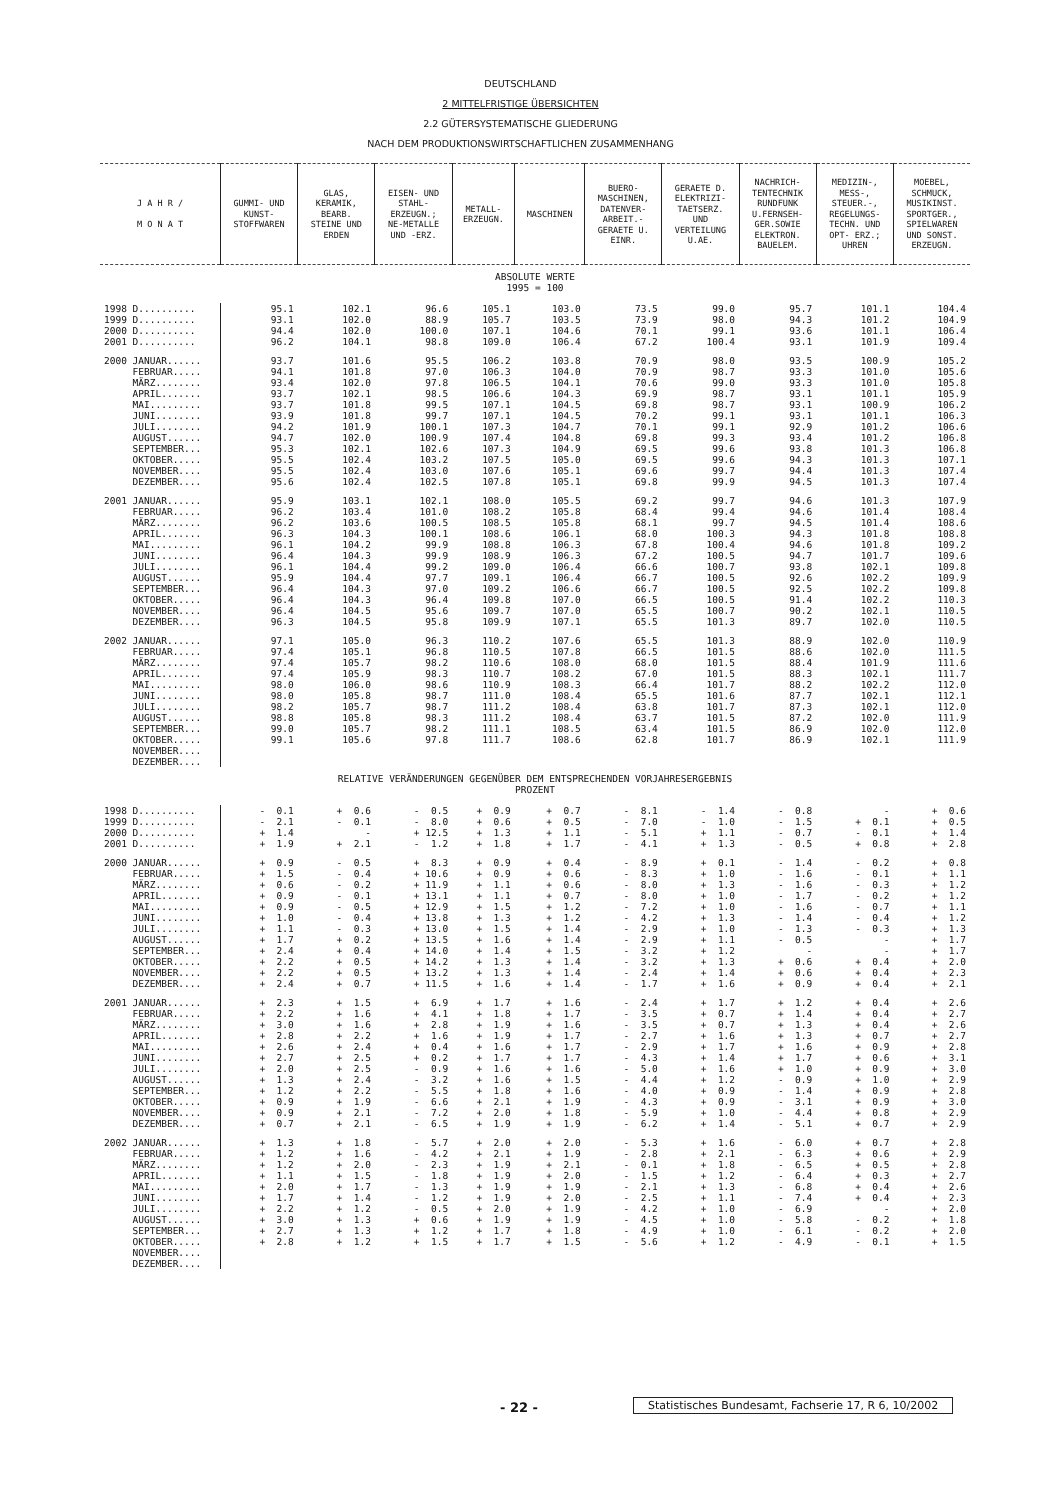DEUTSCHLAND
2 MITTELFRISTIGE ÜBERSICHTEN
2.2 GÜTERSYSTEMATISCHE GLIEDERUNG
NACH DEM PRODUKTIONSWIRTSCHAFTLICHEN ZUSAMMENHANG
| J A H R / M O N A T | GUMMI- UND KUNST- STOFFWAREN | GLAS, KERAMIK, BEARB. STEINE UND ERDEN | EISEN- UND STAHL- ERZEUGN.; NE-METALLE UND -ERZ. | METALL- ERZEUGN. | MASCHINEN | BUERO- MASCHINEN, DATENVER- ARBEIT.- GERAETE U. EINR. | GERAETE D. ELEKTRIZI- TAETSERZ. UND VERTEILUNG U.AE. | NACHRICH- TENTECHNIK RUNDFUNK U.FERNSEH- GER.SOWIE ELEKTRON. BAUELEM. | MEDIZIN-, MESS-, STEUER.-, REGELUNGS- TECHN. UND OPT- ERZ.; UHREN | MOEBEL, SCHMUCK, MUSIKINST. SPORTGER., SPIELWAREN UND SONST. ERZEUGN. |
| --- | --- | --- | --- | --- | --- | --- | --- | --- | --- | --- |
| ABSOLUTE WERTE 1995 = 100 | | | | | | | | | | |
| 1998 D.......... | 95.1 | 102.1 | 96.6 | 105.1 | 103.0 | 73.5 | 99.0 | 95.7 | 101.1 | 104.4 |
| 1999 D.......... | 93.1 | 102.0 | 88.9 | 105.7 | 103.5 | 73.9 | 98.0 | 94.3 | 101.2 | 104.9 |
| 2000 D.......... | 94.4 | 102.0 | 100.0 | 107.1 | 104.6 | 70.1 | 99.1 | 93.6 | 101.1 | 106.4 |
| 2001 D.......... | 96.2 | 104.1 | 98.8 | 109.0 | 106.4 | 67.2 | 100.4 | 93.1 | 101.9 | 109.4 |
| 2000 JANUAR...... | 93.7 | 101.6 | 95.5 | 106.2 | 103.8 | 70.9 | 98.0 | 93.5 | 100.9 | 105.2 |
| FEBRUAR..... | 94.1 | 101.8 | 97.0 | 106.3 | 104.0 | 70.9 | 98.7 | 93.3 | 101.0 | 105.6 |
| MÄRZ........ | 93.4 | 102.0 | 97.8 | 106.5 | 104.1 | 70.6 | 99.0 | 93.3 | 101.0 | 105.8 |
| APRIL....... | 93.7 | 102.1 | 98.5 | 106.6 | 104.3 | 69.9 | 98.7 | 93.1 | 101.1 | 105.9 |
| MAI......... | 93.7 | 101.8 | 99.5 | 107.1 | 104.5 | 69.8 | 98.7 | 93.1 | 100.9 | 106.2 |
| JUNI........ | 93.9 | 101.8 | 99.7 | 107.1 | 104.5 | 70.2 | 99.1 | 93.1 | 101.1 | 106.3 |
| JULI........ | 94.2 | 101.9 | 100.1 | 107.3 | 104.7 | 70.1 | 99.1 | 92.9 | 101.2 | 106.6 |
| AUGUST...... | 94.7 | 102.0 | 100.9 | 107.4 | 104.8 | 69.8 | 99.3 | 93.4 | 101.2 | 106.8 |
| SEPTEMBER... | 95.3 | 102.1 | 102.6 | 107.3 | 104.9 | 69.5 | 99.6 | 93.8 | 101.3 | 106.8 |
| OKTOBER..... | 95.5 | 102.4 | 103.2 | 107.5 | 105.0 | 69.5 | 99.6 | 94.3 | 101.3 | 107.1 |
| NOVEMBER.... | 95.5 | 102.4 | 103.0 | 107.6 | 105.1 | 69.6 | 99.7 | 94.4 | 101.3 | 107.4 |
| DEZEMBER.... | 95.6 | 102.4 | 102.5 | 107.8 | 105.1 | 69.8 | 99.9 | 94.5 | 101.3 | 107.4 |
| 2001 JANUAR...... | 95.9 | 103.1 | 102.1 | 108.0 | 105.5 | 69.2 | 99.7 | 94.6 | 101.3 | 107.9 |
| FEBRUAR..... | 96.2 | 103.4 | 101.0 | 108.2 | 105.8 | 68.4 | 99.4 | 94.6 | 101.4 | 108.4 |
| MÄRZ........ | 96.2 | 103.6 | 100.5 | 108.5 | 105.8 | 68.1 | 99.7 | 94.5 | 101.4 | 108.6 |
| APRIL....... | 96.3 | 104.3 | 100.1 | 108.6 | 106.1 | 68.0 | 100.3 | 94.3 | 101.8 | 108.8 |
| MAI......... | 96.1 | 104.2 | 99.9 | 108.8 | 106.3 | 67.8 | 100.4 | 94.6 | 101.8 | 109.2 |
| JUNI........ | 96.4 | 104.3 | 99.9 | 108.9 | 106.3 | 67.2 | 100.5 | 94.7 | 101.7 | 109.6 |
| JULI........ | 96.1 | 104.4 | 99.2 | 109.0 | 106.4 | 66.6 | 100.7 | 93.8 | 102.1 | 109.8 |
| AUGUST...... | 95.9 | 104.4 | 97.7 | 109.1 | 106.4 | 66.7 | 100.5 | 92.6 | 102.2 | 109.9 |
| SEPTEMBER... | 96.4 | 104.3 | 97.0 | 109.2 | 106.6 | 66.7 | 100.5 | 92.5 | 102.2 | 109.8 |
| OKTOBER..... | 96.4 | 104.3 | 96.4 | 109.8 | 107.0 | 66.5 | 100.5 | 91.4 | 102.2 | 110.3 |
| NOVEMBER.... | 96.4 | 104.5 | 95.6 | 109.7 | 107.0 | 65.5 | 100.7 | 90.2 | 102.1 | 110.5 |
| DEZEMBER.... | 96.3 | 104.5 | 95.8 | 109.9 | 107.1 | 65.5 | 101.3 | 89.7 | 102.0 | 110.5 |
| 2002 JANUAR...... | 97.1 | 105.0 | 96.3 | 110.2 | 107.6 | 65.5 | 101.3 | 88.9 | 102.0 | 110.9 |
| FEBRUAR..... | 97.4 | 105.1 | 96.8 | 110.5 | 107.8 | 66.5 | 101.5 | 88.6 | 102.0 | 111.5 |
| MÄRZ........ | 97.4 | 105.7 | 98.2 | 110.6 | 108.0 | 68.0 | 101.5 | 88.4 | 101.9 | 111.6 |
| APRIL....... | 97.4 | 105.9 | 98.3 | 110.7 | 108.2 | 67.0 | 101.5 | 88.3 | 102.1 | 111.7 |
| MAI......... | 98.0 | 106.0 | 98.6 | 110.9 | 108.3 | 66.4 | 101.7 | 88.2 | 102.2 | 112.0 |
| JUNI........ | 98.0 | 105.8 | 98.7 | 111.0 | 108.4 | 65.5 | 101.6 | 87.7 | 102.1 | 112.1 |
| JULI........ | 98.2 | 105.7 | 98.7 | 111.2 | 108.4 | 63.8 | 101.7 | 87.3 | 102.1 | 112.0 |
| AUGUST...... | 98.8 | 105.8 | 98.3 | 111.2 | 108.4 | 63.7 | 101.5 | 87.2 | 102.0 | 111.9 |
| SEPTEMBER... | 99.0 | 105.7 | 98.2 | 111.1 | 108.5 | 63.4 | 101.5 | 86.9 | 102.0 | 112.0 |
| OKTOBER..... | 99.1 | 105.6 | 97.8 | 111.7 | 108.6 | 62.8 | 101.7 | 86.9 | 102.1 | 111.9 |
| NOVEMBER.... | | | | | | | | | | |
| DEZEMBER.... | | | | | | | | | | |
| RELATIVE VERÄNDERUNGEN GEGENÜBER DEM ENTSPRECHENDEN VORJAHRESERGEBNIS PROZENT | | | | | | | | | | |
| 1998 D.......... | - 0.1 | + 0.6 | - 0.5 | + 0.9 | + 0.7 | - 8.1 | - 1.4 | - 0.8 | - | + 0.6 |
| 1999 D.......... | - 2.1 | - 0.1 | - 8.0 | + 0.6 | + 0.5 | - 7.0 | - 1.0 | - 1.5 | + 0.1 | + 0.5 |
| 2000 D.......... | + 1.4 | - | + 12.5 | + 1.3 | + 1.1 | - 5.1 | + 1.1 | - 0.7 | - 0.1 | + 1.4 |
| 2001 D.......... | + 1.9 | + 2.1 | - 1.2 | + 1.8 | + 1.7 | - 4.1 | + 1.3 | - 0.5 | + 0.8 | + 2.8 |
| 2000 JANUAR...... | + 0.9 | - 0.5 | + 8.3 | + 0.9 | + 0.4 | - 8.9 | + 0.1 | - 1.4 | - 0.2 | + 0.8 |
| FEBRUAR..... | + 1.5 | - 0.4 | + 10.6 | + 0.9 | + 0.6 | - 8.3 | + 1.0 | - 1.6 | - 0.1 | + 1.1 |
| MÄRZ........ | + 0.6 | - 0.2 | + 11.9 | + 1.1 | + 0.6 | - 8.0 | + 1.3 | - 1.6 | - 0.3 | + 1.2 |
| APRIL....... | + 0.9 | - 0.1 | + 13.1 | + 1.1 | + 0.7 | - 8.0 | + 1.0 | - 1.7 | - 0.2 | + 1.2 |
| MAI......... | + 0.9 | - 0.5 | + 12.9 | + 1.5 | + 1.2 | - 7.2 | + 1.0 | - 1.6 | - 0.7 | + 1.1 |
| JUNI........ | + 1.0 | - 0.4 | + 13.8 | + 1.3 | + 1.2 | - 4.2 | + 1.3 | - 1.4 | - 0.4 | + 1.2 |
| JULI........ | + 1.1 | - 0.3 | + 13.0 | + 1.5 | + 1.4 | - 2.9 | + 1.0 | - 1.3 | - 0.3 | + 1.3 |
| AUGUST...... | + 1.7 | + 0.2 | + 13.5 | + 1.6 | + 1.4 | - 2.9 | + 1.1 | - 0.5 | - | + 1.7 |
| SEPTEMBER... | + 2.4 | + 0.4 | + 14.0 | + 1.4 | + 1.5 | - 3.2 | + 1.2 | - | - | + 1.7 |
| OKTOBER..... | + 2.2 | + 0.5 | + 14.2 | + 1.3 | + 1.4 | - 3.2 | + 1.3 | + 0.6 | + 0.4 | + 2.0 |
| NOVEMBER.... | + 2.2 | + 0.5 | + 13.2 | + 1.3 | + 1.4 | - 2.4 | + 1.4 | + 0.6 | + 0.4 | + 2.3 |
| DEZEMBER.... | + 2.4 | + 0.7 | + 11.5 | + 1.6 | + 1.4 | - 1.7 | + 1.6 | + 0.9 | + 0.4 | + 2.1 |
| 2001 JANUAR...... | + 2.3 | + 1.5 | + 6.9 | + 1.7 | + 1.6 | - 2.4 | + 1.7 | + 1.2 | + 0.4 | + 2.6 |
| FEBRUAR..... | + 2.2 | + 1.6 | + 4.1 | + 1.8 | + 1.7 | - 3.5 | + 0.7 | + 1.4 | + 0.4 | + 2.7 |
| MÄRZ........ | + 3.0 | + 1.6 | + 2.8 | + 1.9 | + 1.6 | - 3.5 | + 0.7 | + 1.3 | + 0.4 | + 2.6 |
| APRIL....... | + 2.8 | + 2.2 | + 1.6 | + 1.9 | + 1.7 | - 2.7 | + 1.6 | + 1.3 | + 0.7 | + 2.7 |
| MAI......... | + 2.6 | + 2.4 | + 0.4 | + 1.6 | + 1.7 | - 2.9 | + 1.7 | + 1.6 | + 0.9 | + 2.8 |
| JUNI........ | + 2.7 | + 2.5 | + 0.2 | + 1.7 | + 1.7 | - 4.3 | + 1.4 | + 1.7 | + 0.6 | + 3.1 |
| JULI........ | + 2.0 | + 2.5 | - 0.9 | + 1.6 | + 1.6 | - 5.0 | + 1.6 | + 1.0 | + 0.9 | + 3.0 |
| AUGUST...... | + 1.3 | + 2.4 | - 3.2 | + 1.6 | + 1.5 | - 4.4 | + 1.2 | - 0.9 | + 1.0 | + 2.9 |
| SEPTEMBER... | + 1.2 | + 2.2 | - 5.5 | + 1.8 | + 1.6 | - 4.0 | + 0.9 | - 1.4 | + 0.9 | + 2.8 |
| OKTOBER..... | + 0.9 | + 1.9 | - 6.6 | + 2.1 | + 1.9 | - 4.3 | + 0.9 | - 3.1 | + 0.9 | + 3.0 |
| NOVEMBER.... | + 0.9 | + 2.1 | - 7.2 | + 2.0 | + 1.8 | - 5.9 | + 1.0 | - 4.4 | + 0.8 | + 2.9 |
| DEZEMBER.... | + 0.7 | + 2.1 | - 6.5 | + 1.9 | + 1.9 | - 6.2 | + 1.4 | - 5.1 | + 0.7 | + 2.9 |
| 2002 JANUAR...... | + 1.3 | + 1.8 | - 5.7 | + 2.0 | + 2.0 | - 5.3 | + 1.6 | - 6.0 | + 0.7 | + 2.8 |
| FEBRUAR..... | + 1.2 | + 1.6 | - 4.2 | + 2.1 | + 1.9 | - 2.8 | + 2.1 | - 6.3 | + 0.6 | + 2.9 |
| MÄRZ........ | + 1.2 | + 2.0 | - 2.3 | + 1.9 | + 2.1 | - 0.1 | + 1.8 | - 6.5 | + 0.5 | + 2.8 |
| APRIL....... | + 1.1 | + 1.5 | - 1.8 | + 1.9 | + 2.0 | - 1.5 | + 1.2 | - 6.4 | + 0.3 | + 2.7 |
| MAI......... | + 2.0 | + 1.7 | - 1.3 | + 1.9 | + 1.9 | - 2.1 | + 1.3 | - 6.8 | + 0.4 | + 2.6 |
| JUNI........ | + 1.7 | + 1.4 | - 1.2 | + 1.9 | + 2.0 | - 2.5 | + 1.1 | - 7.4 | + 0.4 | + 2.3 |
| JULI........ | + 2.2 | + 1.2 | - 0.5 | + 2.0 | + 1.9 | - 4.2 | + 1.0 | - 6.9 | - | + 2.0 |
| AUGUST...... | + 3.0 | + 1.3 | + 0.6 | + 1.9 | + 1.9 | - 4.5 | + 1.0 | - 5.8 | - 0.2 | + 1.8 |
| SEPTEMBER... | + 2.7 | + 1.3 | + 1.2 | + 1.7 | + 1.8 | - 4.9 | + 1.0 | - 6.1 | - 0.2 | + 2.0 |
| OKTOBER..... | + 2.8 | + 1.2 | + 1.5 | + 1.7 | + 1.5 | - 5.6 | + 1.2 | - 4.9 | - 0.1 | + 1.5 |
| NOVEMBER.... | | | | | | | | | | |
| DEZEMBER.... | | | | | | | | | | |
Statistisches Bundesamt, Fachserie 17, R 6, 10/2002
- 22 -